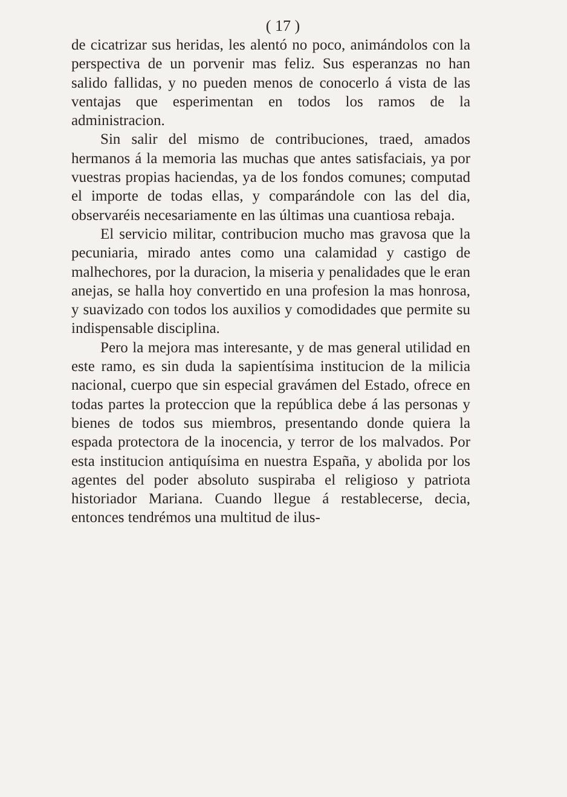( 17 )
de cicatrizar sus heridas, les alentó no poco, animándolos con la perspectiva de un porvenir mas feliz. Sus esperanzas no han salido fallidas, y no pueden menos de conocerlo á vista de las ventajas que esperimentan en todos los ramos de la administracion.
Sin salir del mismo de contribuciones, traed, amados hermanos á la memoria las muchas que antes satisfaciais, ya por vuestras propias haciendas, ya de los fondos comunes; computad el importe de todas ellas, y comparándole con las del dia, observaréis necesariamente en las últimas una cuantiosa rebaja.
El servicio militar, contribucion mucho mas gravosa que la pecuniaria, mirado antes como una calamidad y castigo de malhechores, por la duracion, la miseria y penalidades que le eran anejas, se halla hoy convertido en una profesion la mas honrosa, y suavizado con todos los auxilios y comodidades que permite su indispensable disciplina.
Pero la mejora mas interesante, y de mas general utilidad en este ramo, es sin duda la sapientísima institucion de la milicia nacional, cuerpo que sin especial gravámen del Estado, ofrece en todas partes la proteccion que la república debe á las personas y bienes de todos sus miembros, presentando donde quiera la espada protectora de la inocencia, y terror de los malvados. Por esta institucion antiquísima en nuestra España, y abolida por los agentes del poder absoluto suspiraba el religioso y patriota historiador Mariana. Cuando llegue á restablecerse, decia, entonces tendrémos una multitud de ilus-